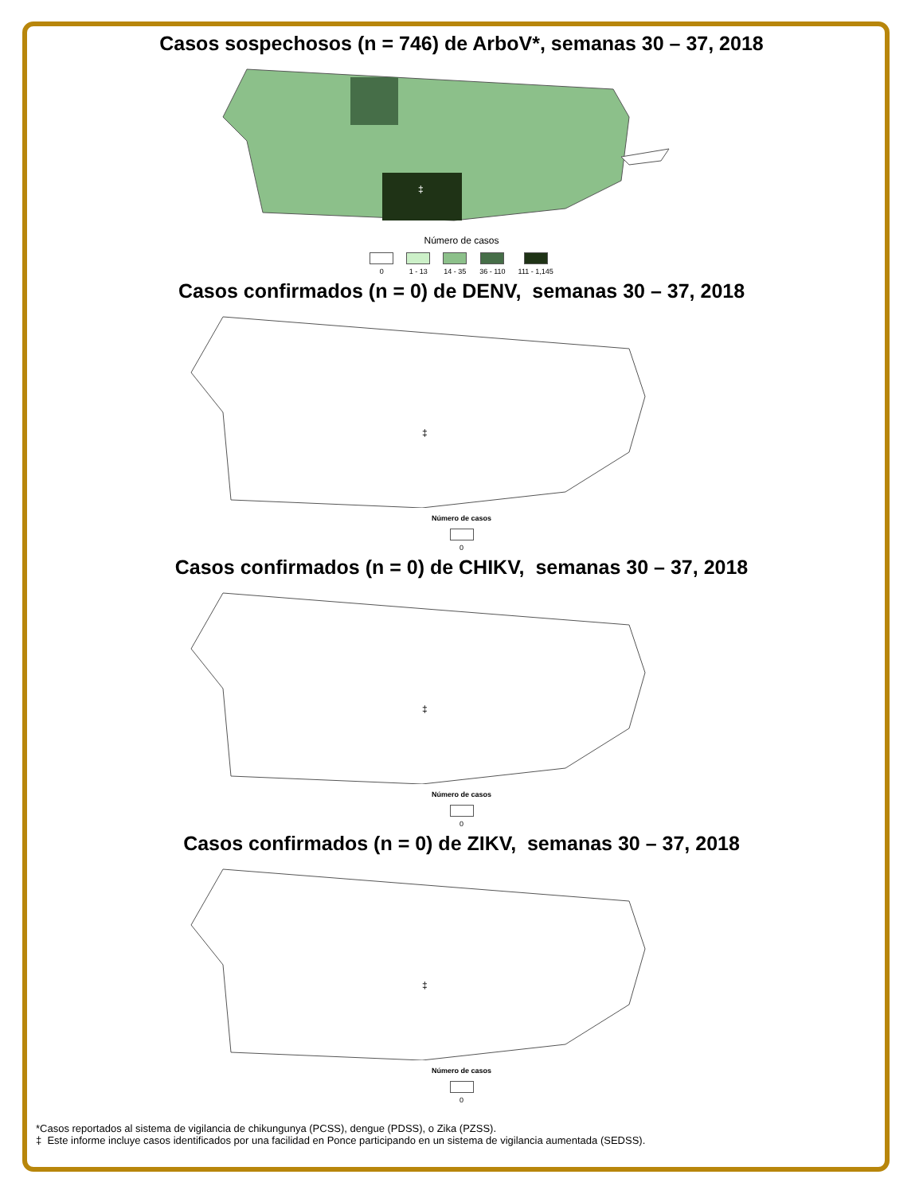Casos sospechosos (n = 746) de ArboV*, semanas 30 – 37, 2018
‡
Número de casos
0 1 - 13 14 - 35 36 - 110 111 - 1,145
Casos confirmados (n = 0) de DENV, semanas 30 – 37, 2018
‡
Número de casos
0
Casos confirmados (n = 0) de CHIKV, semanas 30 – 37, 2018
‡
Número de casos
0
Casos confirmados (n = 0) de ZIKV, semanas 30 – 37, 2018
‡
Número de casos
0
*Casos reportados al sistema de vigilancia de chikungunya (PCSS), dengue (PDSS), o Zika (PZSS).
‡ Este informe incluye casos identificados por una facilidad en Ponce participando en un sistema de vigilancia aumentada (SEDSS).